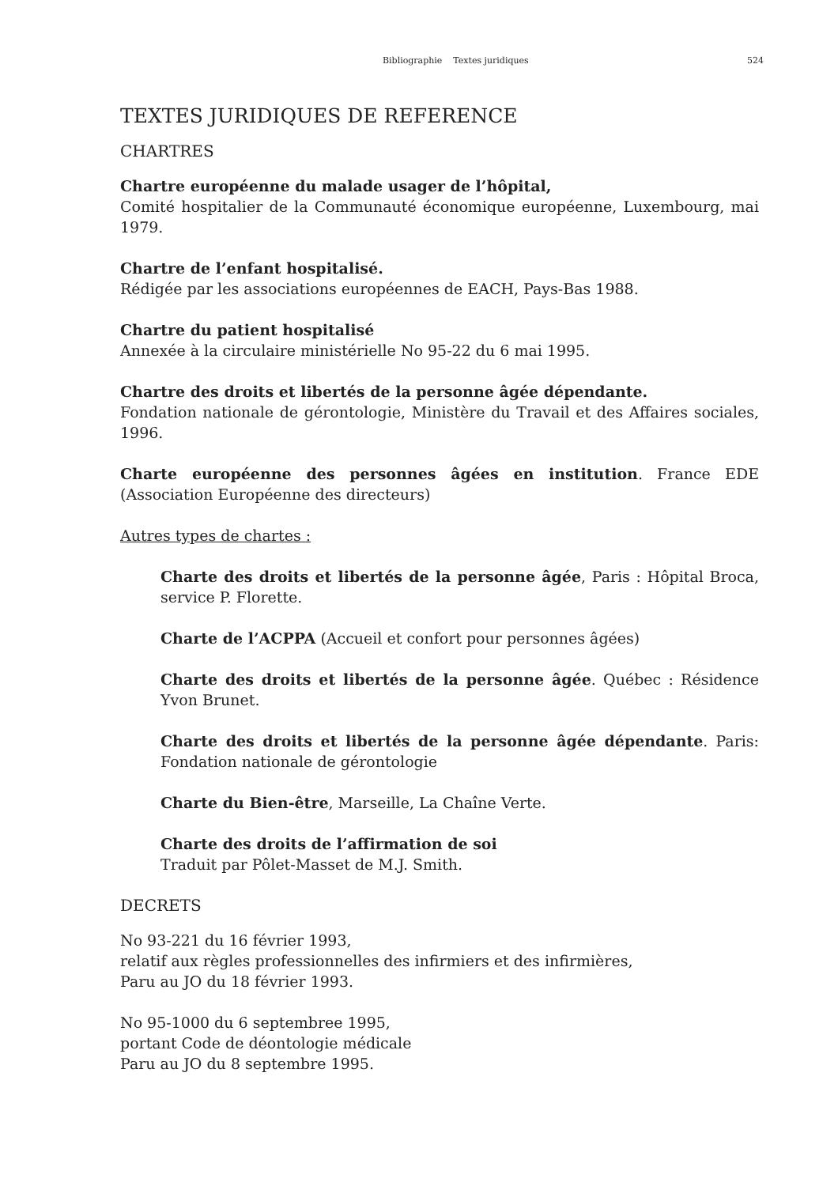Bibliographie Textes juridiques 524
TEXTES JURIDIQUES DE REFERENCE
CHARTRES
Chartre européenne du malade usager de l’hôpital,
Comité hospitalier de la Communauté économique européenne, Luxembourg, mai 1979.
Chartre de l’enfant hospitalisé.
Rédigée par les associations européennes de EACH, Pays-Bas 1988.
Chartre du patient hospitalisé
Annexée à la circulaire ministérielle No 95-22 du 6 mai 1995.
Chartre des droits et libertés de la personne âgée dépendante.
Fondation nationale de gérontologie, Ministère du Travail et des Affaires sociales, 1996.
Charte européenne des personnes âgées en institution. France EDE (Association Européenne des directeurs)
Autres types de chartes :
Charte des droits et libertés de la personne âgée, Paris : Hôpital Broca, service P. Florette.
Charte de l’ACPPA (Accueil et confort pour personnes âgées)
Charte des droits et libertés de la personne âgée. Québec : Résidence Yvon Brunet.
Charte des droits et libertés de la personne âgée dépendante. Paris: Fondation nationale de gérontologie
Charte du Bien-être, Marseille, La Chaîne Verte.
Charte des droits de l’affirmation de soi
Traduit par Pôlet-Masset de M.J. Smith.
DECRETS
No 93-221 du 16 février 1993,
relatif aux règles professionnelles des infirmiers et des infirmières,
Paru au JO du 18 février 1993.
No 95-1000 du 6 septembree 1995,
portant Code de déontologie médicale
Paru au JO du 8 septembre 1995.